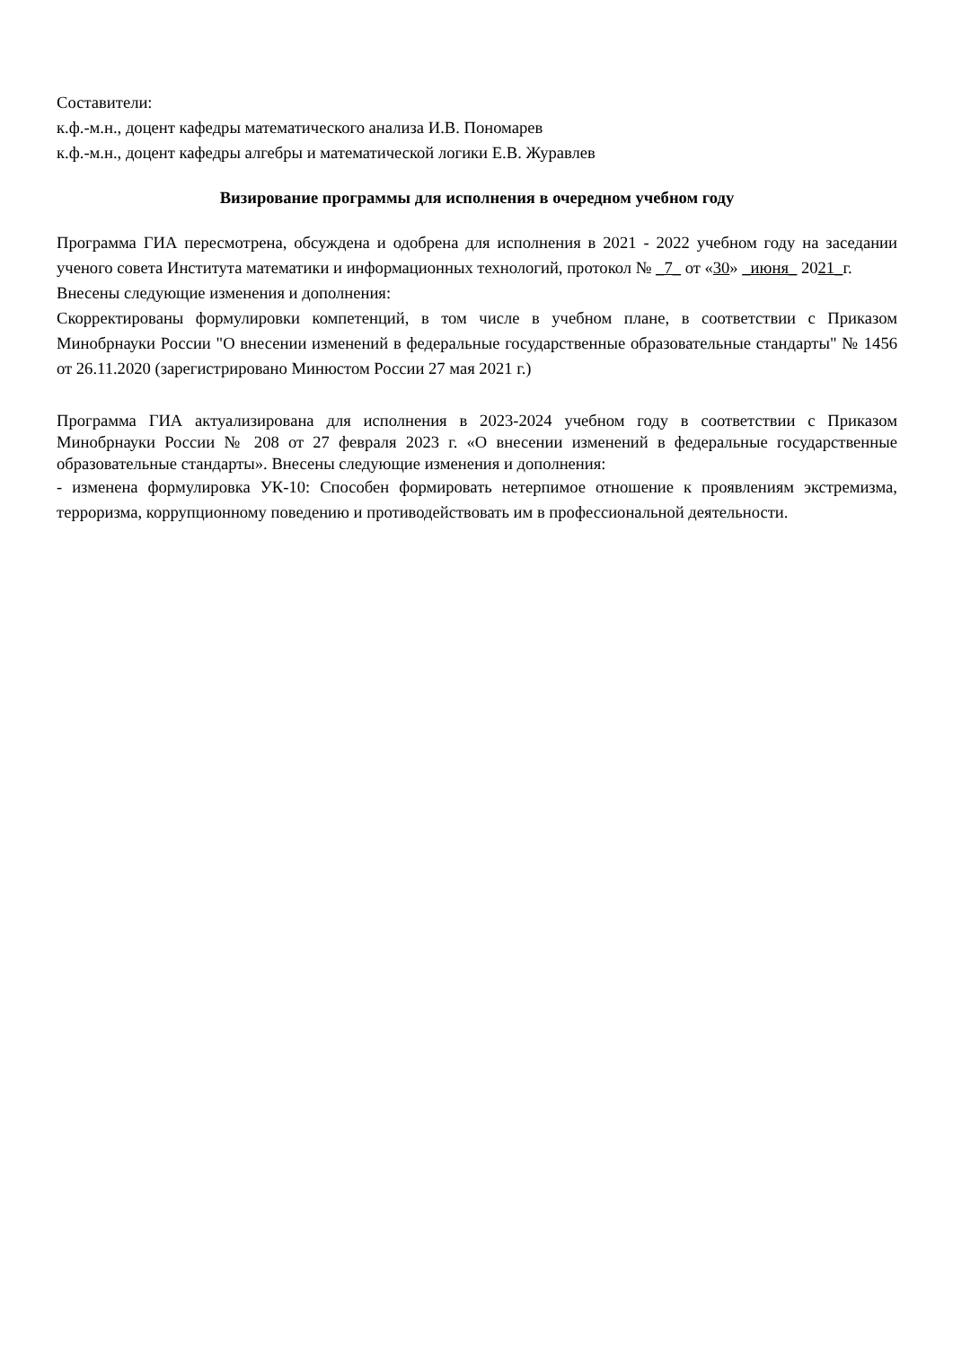Составители:
к.ф.-м.н., доцент кафедры математического анализа И.В. Пономарев
к.ф.-м.н., доцент кафедры алгебры и математической логики Е.В. Журавлев
Визирование программы для исполнения в очередном учебном году
Программа ГИА пересмотрена, обсуждена и одобрена для исполнения в 2021 - 2022 учебном году на заседании ученого совета Института математики и информационных технологий, протокол № _7_ от «30» _июня_ 2021_г.
Внесены следующие изменения и дополнения:
Скорректированы формулировки компетенций, в том числе в учебном плане, в соответствии с Приказом Минобрнауки России "О внесении изменений в федеральные государственные образовательные стандарты" № 1456 от 26.11.2020 (зарегистрировано Минюстом России 27 мая 2021 г.)
Программа ГИА актуализирована для исполнения в 2023-2024 учебном году в соответствии с Приказом Минобрнауки России № 208 от 27 февраля 2023 г. «О внесении изменений в федеральные государственные образовательные стандарты». Внесены следующие изменения и дополнения:
- изменена формулировка УК-10: Способен формировать нетерпимое отношение к проявлениям экстремизма, терроризма, коррупционному поведению и противодействовать им в профессиональной деятельности.